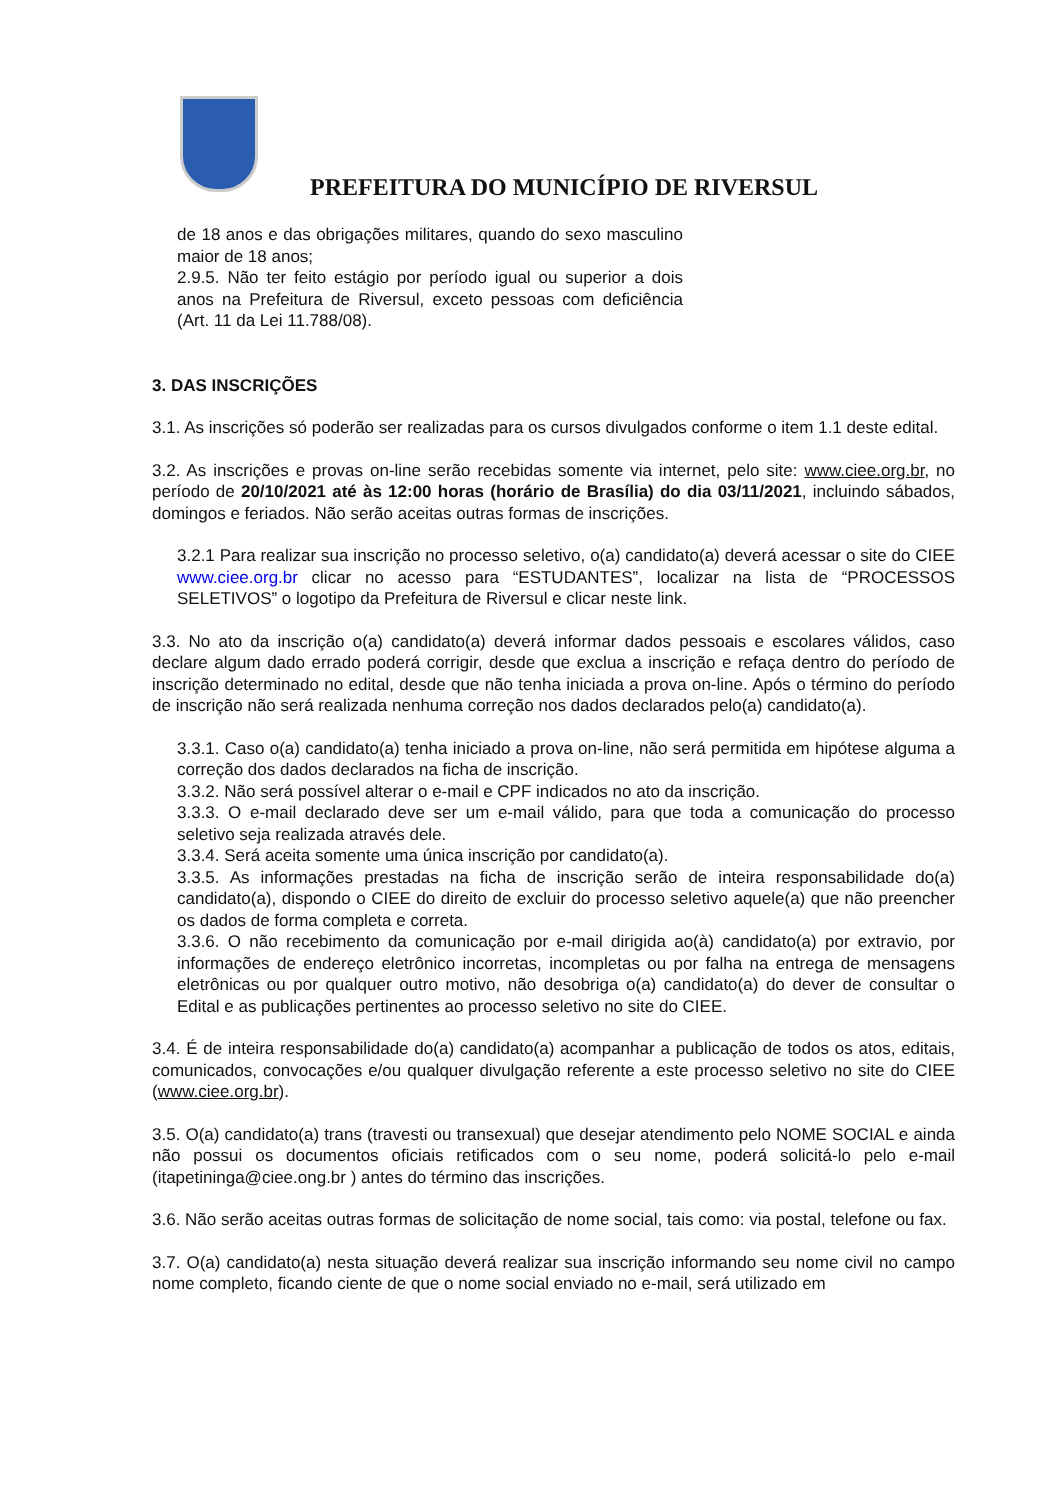PREFEITURA DO MUNICÍPIO DE RIVERSUL
de 18 anos e das obrigações militares, quando do sexo masculino maior de 18 anos;
2.9.5. Não ter feito estágio por período igual ou superior a dois anos na Prefeitura de Riversul, exceto pessoas com deficiência (Art. 11 da Lei 11.788/08).
3. DAS INSCRIÇÕES
3.1. As inscrições só poderão ser realizadas para os cursos divulgados conforme o item 1.1 deste edital.
3.2. As inscrições e provas on-line serão recebidas somente via internet, pelo site: www.ciee.org.br, no período de 20/10/2021 até às 12:00 horas (horário de Brasília) do dia 03/11/2021, incluindo sábados, domingos e feriados. Não serão aceitas outras formas de inscrições.
3.2.1 Para realizar sua inscrição no processo seletivo, o(a) candidato(a) deverá acessar o site do CIEE www.ciee.org.br clicar no acesso para “ESTUDANTES”, localizar na lista de “PROCESSOS SELETIVOS” o logotipo da Prefeitura de Riversul e clicar neste link.
3.3. No ato da inscrição o(a) candidato(a) deverá informar dados pessoais e escolares válidos, caso declare algum dado errado poderá corrigir, desde que exclua a inscrição e refaça dentro do período de inscrição determinado no edital, desde que não tenha iniciada a prova on-line. Após o término do período de inscrição não será realizada nenhuma correção nos dados declarados pelo(a) candidato(a).
3.3.1. Caso o(a) candidato(a) tenha iniciado a prova on-line, não será permitida em hipótese alguma a correção dos dados declarados na ficha de inscrição.
3.3.2. Não será possível alterar o e-mail e CPF indicados no ato da inscrição.
3.3.3. O e-mail declarado deve ser um e-mail válido, para que toda a comunicação do processo seletivo seja realizada através dele.
3.3.4. Será aceita somente uma única inscrição por candidato(a).
3.3.5. As informações prestadas na ficha de inscrição serão de inteira responsabilidade do(a) candidato(a), dispondo o CIEE do direito de excluir do processo seletivo aquele(a) que não preencher os dados de forma completa e correta.
3.3.6. O não recebimento da comunicação por e-mail dirigida ao(à) candidato(a) por extravio, por informações de endereço eletrônico incorretas, incompletas ou por falha na entrega de mensagens eletrônicas ou por qualquer outro motivo, não desobriga o(a) candidato(a) do dever de consultar o Edital e as publicações pertinentes ao processo seletivo no site do CIEE.
3.4. É de inteira responsabilidade do(a) candidato(a) acompanhar a publicação de todos os atos, editais, comunicados, convocações e/ou qualquer divulgação referente a este processo seletivo no site do CIEE (www.ciee.org.br).
3.5. O(a) candidato(a) trans (travesti ou transexual) que desejar atendimento pelo NOME SOCIAL e ainda não possui os documentos oficiais retificados com o seu nome, poderá solicitá-lo pelo e-mail (itapetininga@ciee.ong.br ) antes do término das inscrições.
3.6. Não serão aceitas outras formas de solicitação de nome social, tais como: via postal, telefone ou fax.
3.7. O(a) candidato(a) nesta situação deverá realizar sua inscrição informando seu nome civil no campo nome completo, ficando ciente de que o nome social enviado no e-mail, será utilizado em